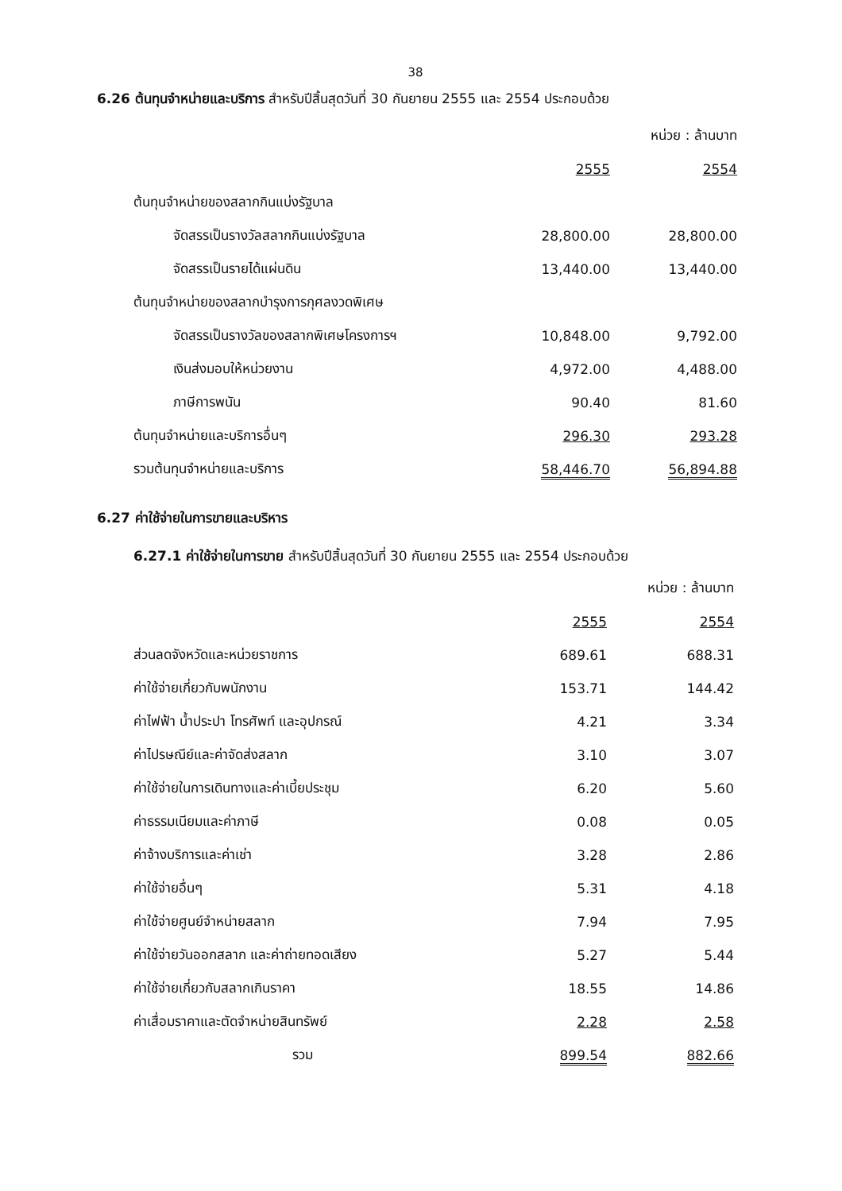38
6.26 ต้นทุนจำหน่ายและบริการ สำหรับปีสิ้นสุดวันที่ 30 กันยายน 2555 และ 2554 ประกอบด้วย
| | | หน่วย : ล้านบาท |
| | 2555 | 2554 |
| ต้นทุนจำหน่ายของสลากกินแบ่งรัฐบาล | | |
| จัดสรรเป็นรางวัลสลากกินแบ่งรัฐบาล | 28,800.00 | 28,800.00 |
| จัดสรรเป็นรายได้แผ่นดิน | 13,440.00 | 13,440.00 |
| ต้นทุนจำหน่ายของสลากบำรุงการกุศลงวดพิเศษ | | |
| จัดสรรเป็นรางวัลของสลากพิเศษโครงการฯ | 10,848.00 | 9,792.00 |
| เงินส่งมอบให้หน่วยงาน | 4,972.00 | 4,488.00 |
| ภาษีการพนัน | 90.40 | 81.60 |
| ต้นทุนจำหน่ายและบริการอื่นๆ | 296.30 | 293.28 |
| รวมต้นทุนจำหน่ายและบริการ | 58,446.70 | 56,894.88 |
6.27 ค่าใช้จ่ายในการขายและบริหาร
6.27.1 ค่าใช้จ่ายในการขาย สำหรับปีสิ้นสุดวันที่ 30 กันยายน 2555 และ 2554 ประกอบด้วย
| | | หน่วย : ล้านบาท |
| | 2555 | 2554 |
| ส่วนลดจังหวัดและหน่วยราชการ | 689.61 | 688.31 |
| ค่าใช้จ่ายเกี่ยวกับพนักงาน | 153.71 | 144.42 |
| ค่าไฟฟ้า น้ำประปา โทรศัพท์ และอุปกรณ์ | 4.21 | 3.34 |
| ค่าไปรษณีย์และค่าจัดส่งสลาก | 3.10 | 3.07 |
| ค่าใช้จ่ายในการเดินทางและค่าเบี้ยประชุม | 6.20 | 5.60 |
| ค่าธรรมเนียมและค่าภาษี | 0.08 | 0.05 |
| ค่าจ้างบริการและค่าเช่า | 3.28 | 2.86 |
| ค่าใช้จ่ายอื่นๆ | 5.31 | 4.18 |
| ค่าใช้จ่ายศูนย์จำหน่ายสลาก | 7.94 | 7.95 |
| ค่าใช้จ่ายวันออกสลาก และค่าถ่ายทอดเสียง | 5.27 | 5.44 |
| ค่าใช้จ่ายเกี่ยวกับสลากเกินราคา | 18.55 | 14.86 |
| ค่าเสื่อมราคาและตัดจำหน่ายสินทรัพย์ | 2.28 | 2.58 |
| รวม | 899.54 | 882.66 |